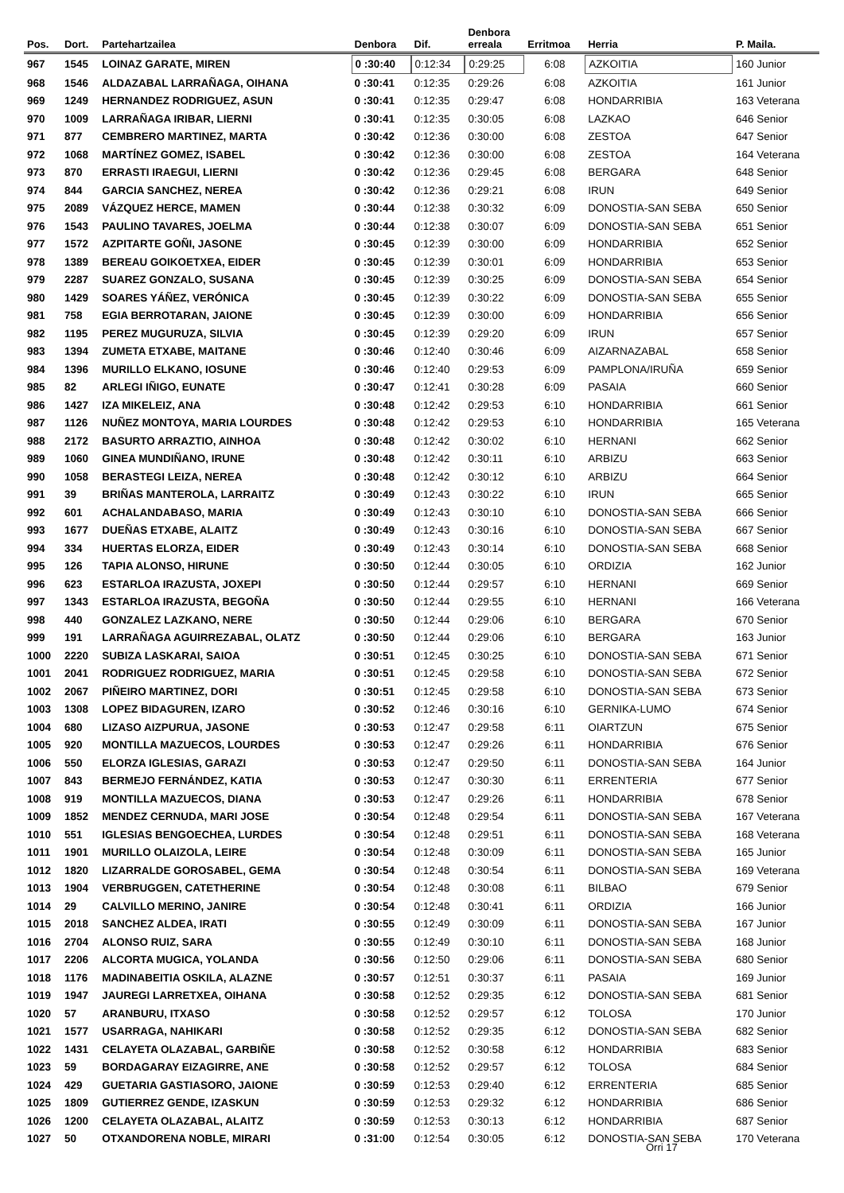| Pos. | Dort. | Partehartzailea | Denbora | Dif. | Denbora erreala | Erritmoa | Herria | P. Maila. |
| --- | --- | --- | --- | --- | --- | --- | --- | --- |
| 967 | 1545 | LOINAZ GARATE, MIREN | 0 :30:40 | 0:12:34 | 0:29:25 | 6:08 | AZKOITIA | 160 Junior |
| 968 | 1546 | ALDAZABAL LARRAÑAGA, OIHANA | 0 :30:41 | 0:12:35 | 0:29:26 | 6:08 | AZKOITIA | 161 Junior |
| 969 | 1249 | HERNANDEZ RODRIGUEZ, ASUN | 0 :30:41 | 0:12:35 | 0:29:47 | 6:08 | HONDARRIBIA | 163 Veterana |
| 970 | 1009 | LARRAÑAGA IRIBAR, LIERNI | 0 :30:41 | 0:12:35 | 0:30:05 | 6:08 | LAZKAO | 646 Senior |
| 971 | 877 | CEMBRERO MARTINEZ, MARTA | 0 :30:42 | 0:12:36 | 0:30:00 | 6:08 | ZESTOA | 647 Senior |
| 972 | 1068 | MARTÍNEZ GOMEZ, ISABEL | 0 :30:42 | 0:12:36 | 0:30:00 | 6:08 | ZESTOA | 164 Veterana |
| 973 | 870 | ERRASTI IRAEGUI, LIERNI | 0 :30:42 | 0:12:36 | 0:29:45 | 6:08 | BERGARA | 648 Senior |
| 974 | 844 | GARCIA SANCHEZ, NEREA | 0 :30:42 | 0:12:36 | 0:29:21 | 6:08 | IRUN | 649 Senior |
| 975 | 2089 | VÁZQUEZ HERCE, MAMEN | 0 :30:44 | 0:12:38 | 0:30:32 | 6:09 | DONOSTIA-SAN SEBA | 650 Senior |
| 976 | 1543 | PAULINO TAVARES, JOELMA | 0 :30:44 | 0:12:38 | 0:30:07 | 6:09 | DONOSTIA-SAN SEBA | 651 Senior |
| 977 | 1572 | AZPITARTE GOÑI, JASONE | 0 :30:45 | 0:12:39 | 0:30:00 | 6:09 | HONDARRIBIA | 652 Senior |
| 978 | 1389 | BEREAU GOIKOETXEA, EIDER | 0 :30:45 | 0:12:39 | 0:30:01 | 6:09 | HONDARRIBIA | 653 Senior |
| 979 | 2287 | SUAREZ GONZALO, SUSANA | 0 :30:45 | 0:12:39 | 0:30:25 | 6:09 | DONOSTIA-SAN SEBA | 654 Senior |
| 980 | 1429 | SOARES YÁÑEZ, VERÓNICA | 0 :30:45 | 0:12:39 | 0:30:22 | 6:09 | DONOSTIA-SAN SEBA | 655 Senior |
| 981 | 758 | EGIA BERROTARAN, JAIONE | 0 :30:45 | 0:12:39 | 0:30:00 | 6:09 | HONDARRIBIA | 656 Senior |
| 982 | 1195 | PEREZ MUGURUZA, SILVIA | 0 :30:45 | 0:12:39 | 0:29:20 | 6:09 | IRUN | 657 Senior |
| 983 | 1394 | ZUMETA ETXABE, MAITANE | 0 :30:46 | 0:12:40 | 0:30:46 | 6:09 | AIZARNAZABAL | 658 Senior |
| 984 | 1396 | MURILLO ELKANO, IOSUNE | 0 :30:46 | 0:12:40 | 0:29:53 | 6:09 | PAMPLONA/IRUÑA | 659 Senior |
| 985 | 82 | ARLEGI IÑIGO, EUNATE | 0 :30:47 | 0:12:41 | 0:30:28 | 6:09 | PASAIA | 660 Senior |
| 986 | 1427 | IZA MIKELEIZ, ANA | 0 :30:48 | 0:12:42 | 0:29:53 | 6:10 | HONDARRIBIA | 661 Senior |
| 987 | 1126 | NUÑEZ MONTOYA, MARIA LOURDES | 0 :30:48 | 0:12:42 | 0:29:53 | 6:10 | HONDARRIBIA | 165 Veterana |
| 988 | 2172 | BASURTO ARRAZTIO, AINHOA | 0 :30:48 | 0:12:42 | 0:30:02 | 6:10 | HERNANI | 662 Senior |
| 989 | 1060 | GINEA MUNDIÑANO, IRUNE | 0 :30:48 | 0:12:42 | 0:30:11 | 6:10 | ARBIZU | 663 Senior |
| 990 | 1058 | BERASTEGI LEIZA, NEREA | 0 :30:48 | 0:12:42 | 0:30:12 | 6:10 | ARBIZU | 664 Senior |
| 991 | 39 | BRIÑAS MANTEROLA, LARRAITZ | 0 :30:49 | 0:12:43 | 0:30:22 | 6:10 | IRUN | 665 Senior |
| 992 | 601 | ACHALANDABASO, MARIA | 0 :30:49 | 0:12:43 | 0:30:10 | 6:10 | DONOSTIA-SAN SEBA | 666 Senior |
| 993 | 1677 | DUEÑAS ETXABE, ALAITZ | 0 :30:49 | 0:12:43 | 0:30:16 | 6:10 | DONOSTIA-SAN SEBA | 667 Senior |
| 994 | 334 | HUERTAS ELORZA, EIDER | 0 :30:49 | 0:12:43 | 0:30:14 | 6:10 | DONOSTIA-SAN SEBA | 668 Senior |
| 995 | 126 | TAPIA ALONSO, HIRUNE | 0 :30:50 | 0:12:44 | 0:30:05 | 6:10 | ORDIZIA | 162 Junior |
| 996 | 623 | ESTARLOA IRAZUSTA, JOXEPI | 0 :30:50 | 0:12:44 | 0:29:57 | 6:10 | HERNANI | 669 Senior |
| 997 | 1343 | ESTARLOA IRAZUSTA, BEGOÑA | 0 :30:50 | 0:12:44 | 0:29:55 | 6:10 | HERNANI | 166 Veterana |
| 998 | 440 | GONZALEZ LAZKANO, NERE | 0 :30:50 | 0:12:44 | 0:29:06 | 6:10 | BERGARA | 670 Senior |
| 999 | 191 | LARRAÑAGA AGUIRREZABAL, OLATZ | 0 :30:50 | 0:12:44 | 0:29:06 | 6:10 | BERGARA | 163 Junior |
| 1000 | 2220 | SUBIZA LASKARAI, SAIOA | 0 :30:51 | 0:12:45 | 0:30:25 | 6:10 | DONOSTIA-SAN SEBA | 671 Senior |
| 1001 | 2041 | RODRIGUEZ RODRIGUEZ, MARIA | 0 :30:51 | 0:12:45 | 0:29:58 | 6:10 | DONOSTIA-SAN SEBA | 672 Senior |
| 1002 | 2067 | PIÑEIRO MARTINEZ, DORI | 0 :30:51 | 0:12:45 | 0:29:58 | 6:10 | DONOSTIA-SAN SEBA | 673 Senior |
| 1003 | 1308 | LOPEZ BIDAGUREN, IZARO | 0 :30:52 | 0:12:46 | 0:30:16 | 6:10 | GERNIKA-LUMO | 674 Senior |
| 1004 | 680 | LIZASO AIZPURUA, JASONE | 0 :30:53 | 0:12:47 | 0:29:58 | 6:11 | OIARTZUN | 675 Senior |
| 1005 | 920 | MONTILLA MAZUECOS, LOURDES | 0 :30:53 | 0:12:47 | 0:29:26 | 6:11 | HONDARRIBIA | 676 Senior |
| 1006 | 550 | ELORZA IGLESIAS, GARAZI | 0 :30:53 | 0:12:47 | 0:29:50 | 6:11 | DONOSTIA-SAN SEBA | 164 Junior |
| 1007 | 843 | BERMEJO FERNÁNDEZ, KATIA | 0 :30:53 | 0:12:47 | 0:30:30 | 6:11 | ERRENTERIA | 677 Senior |
| 1008 | 919 | MONTILLA MAZUECOS, DIANA | 0 :30:53 | 0:12:47 | 0:29:26 | 6:11 | HONDARRIBIA | 678 Senior |
| 1009 | 1852 | MENDEZ CERNUDA, MARI JOSE | 0 :30:54 | 0:12:48 | 0:29:54 | 6:11 | DONOSTIA-SAN SEBA | 167 Veterana |
| 1010 | 551 | IGLESIAS BENGOECHEA, LURDES | 0 :30:54 | 0:12:48 | 0:29:51 | 6:11 | DONOSTIA-SAN SEBA | 168 Veterana |
| 1011 | 1901 | MURILLO OLAIZOLA, LEIRE | 0 :30:54 | 0:12:48 | 0:30:09 | 6:11 | DONOSTIA-SAN SEBA | 165 Junior |
| 1012 | 1820 | LIZARRALDE GOROSABEL, GEMA | 0 :30:54 | 0:12:48 | 0:30:54 | 6:11 | DONOSTIA-SAN SEBA | 169 Veterana |
| 1013 | 1904 | VERBRUGGEN, CATETHERINE | 0 :30:54 | 0:12:48 | 0:30:08 | 6:11 | BILBAO | 679 Senior |
| 1014 | 29 | CALVILLO MERINO, JANIRE | 0 :30:54 | 0:12:48 | 0:30:41 | 6:11 | ORDIZIA | 166 Junior |
| 1015 | 2018 | SANCHEZ ALDEA, IRATI | 0 :30:55 | 0:12:49 | 0:30:09 | 6:11 | DONOSTIA-SAN SEBA | 167 Junior |
| 1016 | 2704 | ALONSO RUIZ, SARA | 0 :30:55 | 0:12:49 | 0:30:10 | 6:11 | DONOSTIA-SAN SEBA | 168 Junior |
| 1017 | 2206 | ALCORTA MUGICA, YOLANDA | 0 :30:56 | 0:12:50 | 0:29:06 | 6:11 | DONOSTIA-SAN SEBA | 680 Senior |
| 1018 | 1176 | MADINABEITIA OSKILA, ALAZNE | 0 :30:57 | 0:12:51 | 0:30:37 | 6:11 | PASAIA | 169 Junior |
| 1019 | 1947 | JAUREGI LARRETXEA, OIHANA | 0 :30:58 | 0:12:52 | 0:29:35 | 6:12 | DONOSTIA-SAN SEBA | 681 Senior |
| 1020 | 57 | ARANBURU, ITXASO | 0 :30:58 | 0:12:52 | 0:29:57 | 6:12 | TOLOSA | 170 Junior |
| 1021 | 1577 | USARRAGA, NAHIKARI | 0 :30:58 | 0:12:52 | 0:29:35 | 6:12 | DONOSTIA-SAN SEBA | 682 Senior |
| 1022 | 1431 | CELAYETA OLAZABAL, GARBIÑE | 0 :30:58 | 0:12:52 | 0:30:58 | 6:12 | HONDARRIBIA | 683 Senior |
| 1023 | 59 | BORDAGARAY EIZAGIRRE, ANE | 0 :30:58 | 0:12:52 | 0:29:57 | 6:12 | TOLOSA | 684 Senior |
| 1024 | 429 | GUETARIA GASTIASORO, JAIONE | 0 :30:59 | 0:12:53 | 0:29:40 | 6:12 | ERRENTERIA | 685 Senior |
| 1025 | 1809 | GUTIERREZ GENDE, IZASKUN | 0 :30:59 | 0:12:53 | 0:29:32 | 6:12 | HONDARRIBIA | 686 Senior |
| 1026 | 1200 | CELAYETA OLAZABAL, ALAITZ | 0 :30:59 | 0:12:53 | 0:30:13 | 6:12 | HONDARRIBIA | 687 Senior |
| 1027 | 50 | OTXANDORENA NOBLE, MIRARI | 0 :31:00 | 0:12:54 | 0:30:05 | 6:12 | DONOSTIA-SAN SEBA | 170 Veterana |
Orri 17